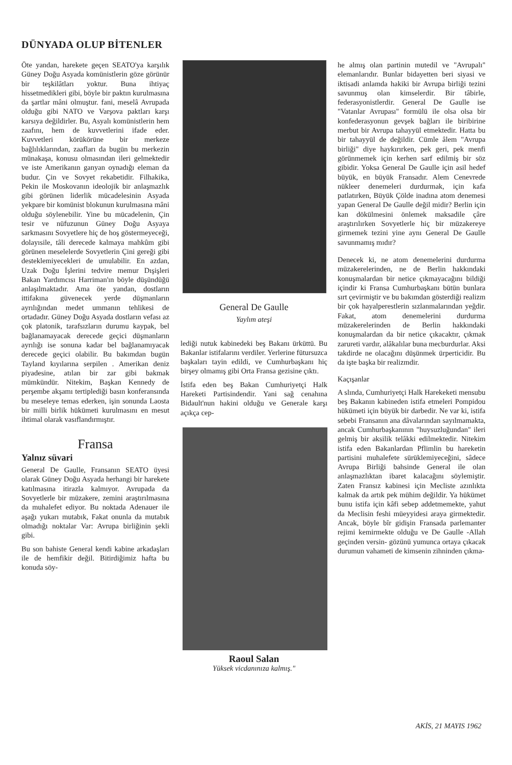DÜNYADA OLUP BİTENLER
Öte yandan, harekete geçen SEATO'ya karşılık Güney Doğu Asyada komünistlerin göze görünür bir teşkilâtları yoktur. Buna ihtiyaç hissetmedikleri gibi, böyle bir paktın kurulmasına da şartlar mâni olmuştur. fani, meselâ Avrupada olduğu gibi NATO ve Varşova paktları karşı karsıya değildirler. Bu, Asyalı komünistlerin hem zaafını, hem de kuvvetlerini ifade eder. Kuvvetleri körükörüne bir merkeze bağlılıklarından, zaafları da bugün bu merkezin münakaşa, konusu olmasından ileri gelmektedir ve iste Amerikanın ganyan oynadığı eleman da budur. Çin ve Sovyet rekabetidir. Filhakika, Pekin ile Moskovanın ideolojik bir anlaşmazlık gibi görünen liderlik mücadelesinin Asyada yekpare bir komünist blokunun kurulmasına mâni olduğu söylenebilir. Yine bu mücadelenin, Çin tesir ve nüfuzunun Güney Doğu Asyaya sarkmasını Sovyetlere hiç de hoş göstermeyeceği, dolayısile, tâli derecede kalmaya mahkûm gibi görünen meselelerde Sovyetlerin Çini gereği gibi desteklemiyecekleri de umulabilir. En azdan, Uzak Doğu İşlerini tedvire memur Dışişleri Bakan Yardımcısı Harriman'ın böyle düşündüğü anlaşılmaktadır. Ama öte yandan, dostların ittifakına güvenecek yerde düşmanların ayrılığından medet ummanın tehlikesi de ortadadır. Güney Doğu Asyada dostların vefası az çok platonik, tarafsızların durumu kaypak, bel bağlanamayacak derecede geçici düşmanların ayrılığı ise sonuna kadar bel bağlanamıyacak derecede geçici olabilir. Bu bakımdan bugün Tayland kıyılarına serpilen . Amerikan deniz piyadesine, atılan bir zar gibi bakmak mümkündür. Nitekim, Başkan Kennedy de perşembe akşamı tertiplediği basın konferansında bu meseleye temas ederken, işin sonunda Laosta bir milli birlik hükümeti kurulmasını en mesut ihtimal olarak vasıflandırmıştır.
Fransa
Yalnız süvari
General De Gaulle, Fransanın SEATO üyesi olarak Güney Doğu Asyada herhangi bir harekete katılmasına itirazla kalmıyor. Avrupada da Sovyetlerle bir müzakere, zemini araştırılmasına da muhalefet ediyor. Bu noktada Adenauer ile aşağı yukarı mutabık, Fakat onunla da mutabık olmadığı noktalar Var: Avrupa birliğinin şekli gibi.
Bu son bahiste General kendi kabine arkadaşları ile de hemfikir değil. Bitirdiğimiz hafta bu konuda söy-
General De Gaulle
Yaylım ateşi
lediği nutuk kabinedeki beş Bakanı ürküttü. Bu Bakanlar istifalarını verdiler. Yerlerine fütursuzca başkaları tayin edildi, ve Cumhurbaşkanı hiç birşey olmamış gibi Orta Fransa gezisine çıktı.
İstifa eden beş Bakan Cumhuriyetçi Halk Hareketi Partisindendir. Yani sağ cenahına Bidault'nun hakini olduğu ve Generale karşı açıkça cep-
Raoul Salan
Yüksek vicdanınıza kalmış."
he almış olan partinin mutedil ve "Avrupalı" elemanlarıdır. Bunlar bidayetten beri siyasi ve iktisadi anlamda hakiki bir Avrupa birliği tezini savunmuş olan kimselerdir. Bir tâbirle, federasyonistlerdir. General De Gaulle ise "Vatanlar Avrupası" formülü ile olsa olsa bir konfederasyonun gevşek bağları ile biribirine merbut bir Avrupa tahayyül etmektedir. Hatta bu bir tahayyül de değildir. Cümle âlem "Avrupa birliği" diye haykırırken, pek geri, pek menfi görünmemek için kerhen sarf edilmiş bir söz gibidir. Yoksa General De Gaulle için asil hedef büyük, en büyük Fransadır. Alem Cenevrede nükleer denemeleri durdurmak, için kafa patlatırken, Büyük Çölde inadına atom denemesi yapan General De Gaulle değil midir? Berlin için kan dökülmesini önlemek maksadile çâre araştırılırken Sovyetlerle hiç bir müzakereye girmemek tezini yine aynı General De Gaulle savunmamış mıdır?
Denecek ki, ne atom denemelerini durdurma müzakerelerinden, ne de Berlin hakkındaki konuşmalardan bir netice çıkmayacağını bildiği içindir ki Fransa Cumhurbaşkanı bütün bunlara sırt çevirmiştir ve bu bakımdan gösterdiği realizm bir çok hayalperestlerin sızlanmalarından yeğdir. Fakat, atom denemelerini durdurma müzakerelerinden de Berlin hakkındaki konuşmalardan da bir netice çıkacaktır, çıkmak zarureti vardır, alâkalılar buna mecburdurlar. Aksi takdirde ne olacağını düşünmek ürperticidir. Bu da işte başka bir realizmdir.
Kaçışanlar
A slında, Cumhuriyetçi Halk Harekeketi mensubu beş Bakanın kabineden istifa etmeleri Pompidou hükümeti için büyük bir darbedir. Ne var ki, istifa sebebi Fransanın ana dâvalarından sayılmamakta, ancak Cumhurbaşkanının "huysuzluğundan" ileri gelmiş bir aksilik telâkki edilmektedir. Nitekim istifa eden Bakanlardan Pflimlin bu hareketin partisini muhalefete sürüklemiyeceğini, sâdece Avrupa Birliği bahsinde General ile olan anlaşmazlıktan ibaret kalacağını söylemiştir. Zaten Fransız kabinesi için Mecliste azınlıkta kalmak da artık pek mühim değildir. Ya hükümet bunu istifa için kâfi sebep addetmemekte, yahut da Meclisin feshi müeyyidesi araya girmektedir. Ancak, böyle bîr gidişin Fransada parlemanter rejimi kemirmekte olduğu ve De Gaulle -Allah geçinden versin- gözünü yumunca ortaya çıkacak durumun vahameti de kimsenin zihninden çıkma-
AKİS, 21 MAYIS 1962